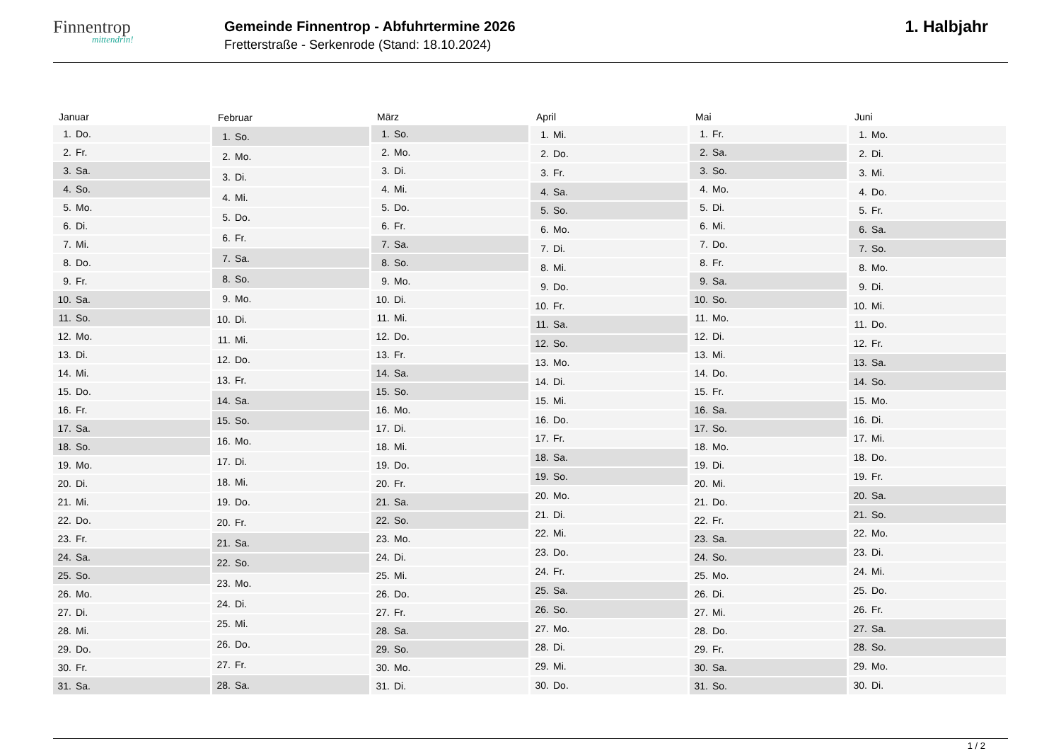Finnentrop
mittendrin!
Gemeinde Finnentrop - Abfuhrtermine 2026
Fretterstraße - Serkenrode (Stand: 18.10.2024)
1. Halbjahr
| Januar | |
| --- | --- |
| 1. | Do. |
| 2. | Fr. |
| 3. | Sa. |
| 4. | So. |
| 5. | Mo. |
| 6. | Di. |
| 7. | Mi. |
| 8. | Do. |
| 9. | Fr. |
| 10. | Sa. |
| 11. | So. |
| 12. | Mo. |
| 13. | Di. |
| 14. | Mi. |
| 15. | Do. |
| 16. | Fr. |
| 17. | Sa. |
| 18. | So. |
| 19. | Mo. |
| 20. | Di. |
| 21. | Mi. |
| 22. | Do. |
| 23. | Fr. |
| 24. | Sa. |
| 25. | So. |
| 26. | Mo. |
| 27. | Di. |
| 28. | Mi. |
| 29. | Do. |
| 30. | Fr. |
| 31. | Sa. |
| Februar | |
| --- | --- |
| 1. | So. |
| 2. | Mo. |
| 3. | Di. |
| 4. | Mi. |
| 5. | Do. |
| 6. | Fr. |
| 7. | Sa. |
| 8. | So. |
| 9. | Mo. |
| 10. | Di. |
| 11. | Mi. |
| 12. | Do. |
| 13. | Fr. |
| 14. | Sa. |
| 15. | So. |
| 16. | Mo. |
| 17. | Di. |
| 18. | Mi. |
| 19. | Do. |
| 20. | Fr. |
| 21. | Sa. |
| 22. | So. |
| 23. | Mo. |
| 24. | Di. |
| 25. | Mi. |
| 26. | Do. |
| 27. | Fr. |
| 28. | Sa. |
| März | |
| --- | --- |
| 1. | So. |
| 2. | Mo. |
| 3. | Di. |
| 4. | Mi. |
| 5. | Do. |
| 6. | Fr. |
| 7. | Sa. |
| 8. | So. |
| 9. | Mo. |
| 10. | Di. |
| 11. | Mi. |
| 12. | Do. |
| 13. | Fr. |
| 14. | Sa. |
| 15. | So. |
| 16. | Mo. |
| 17. | Di. |
| 18. | Mi. |
| 19. | Do. |
| 20. | Fr. |
| 21. | Sa. |
| 22. | So. |
| 23. | Mo. |
| 24. | Di. |
| 25. | Mi. |
| 26. | Do. |
| 27. | Fr. |
| 28. | Sa. |
| 29. | So. |
| 30. | Mo. |
| 31. | Di. |
| April | |
| --- | --- |
| 1. | Mi. |
| 2. | Do. |
| 3. | Fr. |
| 4. | Sa. |
| 5. | So. |
| 6. | Mo. |
| 7. | Di. |
| 8. | Mi. |
| 9. | Do. |
| 10. | Fr. |
| 11. | Sa. |
| 12. | So. |
| 13. | Mo. |
| 14. | Di. |
| 15. | Mi. |
| 16. | Do. |
| 17. | Fr. |
| 18. | Sa. |
| 19. | So. |
| 20. | Mo. |
| 21. | Di. |
| 22. | Mi. |
| 23. | Do. |
| 24. | Fr. |
| 25. | Sa. |
| 26. | So. |
| 27. | Mo. |
| 28. | Di. |
| 29. | Mi. |
| 30. | Do. |
| Mai | |
| --- | --- |
| 1. | Fr. |
| 2. | Sa. |
| 3. | So. |
| 4. | Mo. |
| 5. | Di. |
| 6. | Mi. |
| 7. | Do. |
| 8. | Fr. |
| 9. | Sa. |
| 10. | So. |
| 11. | Mo. |
| 12. | Di. |
| 13. | Mi. |
| 14. | Do. |
| 15. | Fr. |
| 16. | Sa. |
| 17. | So. |
| 18. | Mo. |
| 19. | Di. |
| 20. | Mi. |
| 21. | Do. |
| 22. | Fr. |
| 23. | Sa. |
| 24. | So. |
| 25. | Mo. |
| 26. | Di. |
| 27. | Mi. |
| 28. | Do. |
| 29. | Fr. |
| 30. | Sa. |
| 31. | So. |
| Juni | |
| --- | --- |
| 1. | Mo. |
| 2. | Di. |
| 3. | Mi. |
| 4. | Do. |
| 5. | Fr. |
| 6. | Sa. |
| 7. | So. |
| 8. | Mo. |
| 9. | Di. |
| 10. | Mi. |
| 11. | Do. |
| 12. | Fr. |
| 13. | Sa. |
| 14. | So. |
| 15. | Mo. |
| 16. | Di. |
| 17. | Mi. |
| 18. | Do. |
| 19. | Fr. |
| 20. | Sa. |
| 21. | So. |
| 22. | Mo. |
| 23. | Di. |
| 24. | Mi. |
| 25. | Do. |
| 26. | Fr. |
| 27. | Sa. |
| 28. | So. |
| 29. | Mo. |
| 30. | Di. |
1 / 2